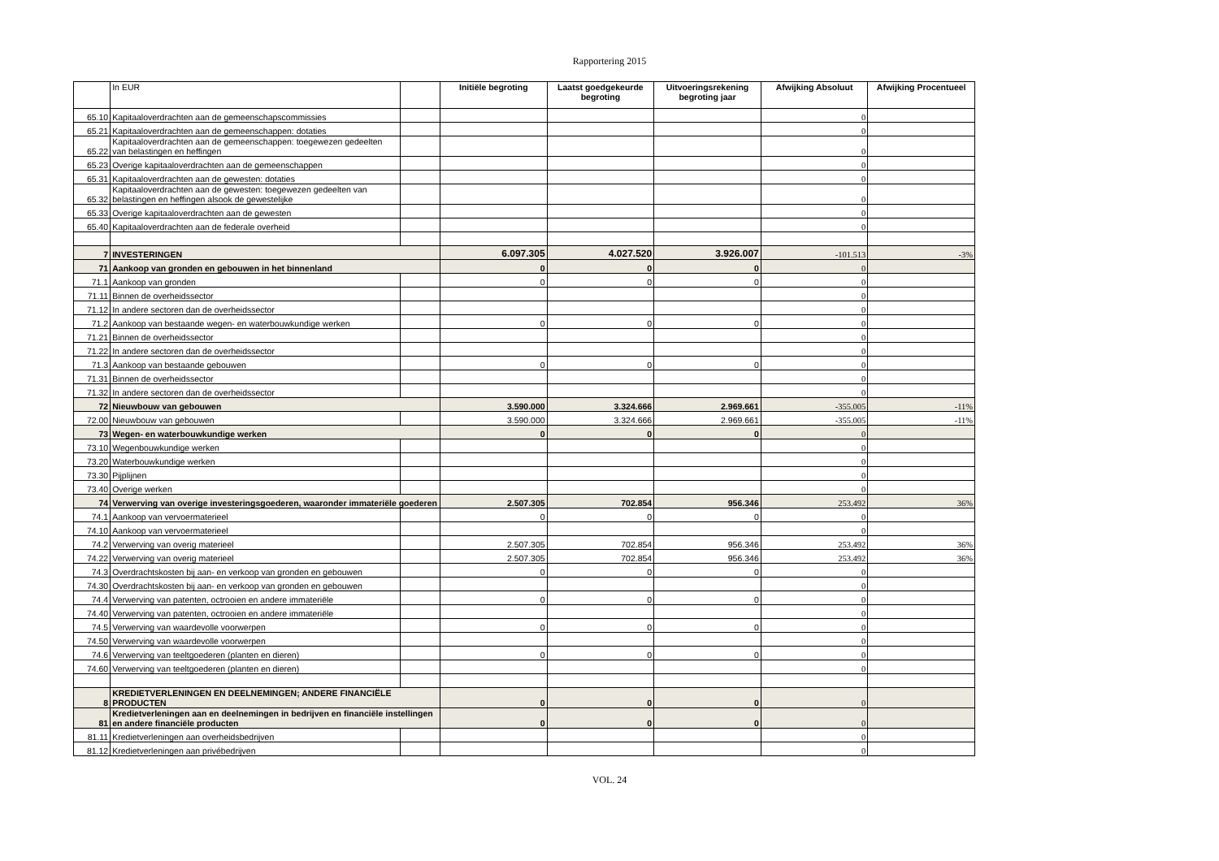Rapportering 2015
| | In EUR | | Initiële begroting | Laatst goedgekeurde begroting | Uitvoeringsrekening begroting jaar | Afwijking Absoluut | Afwijking Procentueel |
| --- | --- | --- | --- | --- | --- | --- | --- |
| 65.10 | Kapitaaloverdrachten aan de gemeenschapscommissies | | | | | 0 | |
| 65.21 | Kapitaaloverdrachten aan de gemeenschappen: dotaties | | | | | 0 | |
| 65.22 | Kapitaaloverdrachten aan de gemeenschappen: toegewezen gedeelten van belastingen en heffingen | | | | | 0 | |
| 65.23 | Overige kapitaaloverdrachten aan de gemeenschappen | | | | | 0 | |
| 65.31 | Kapitaaloverdrachten aan de gewesten: dotaties | | | | | 0 | |
| 65.32 | Kapitaaloverdrachten aan de gewesten: toegewezen gedeelten van belastingen en heffingen alsook de gewestelijke | | | | | 0 | |
| 65.33 | Overige kapitaaloverdrachten aan de gewesten | | | | | 0 | |
| 65.40 | Kapitaaloverdrachten aan de federale overheid | | | | | 0 | |
| 7 | INVESTERINGEN | | 6.097.305 | 4.027.520 | 3.926.007 | -101.513 | -3% |
| 71 | Aankoop van gronden en gebouwen in het binnenland | | 0 | 0 | 0 | 0 | |
| 71.1 | Aankoop van gronden | | 0 | 0 | 0 | 0 | |
| 71.11 | Binnen de overheidssector | | | | | 0 | |
| 71.12 | In andere sectoren dan de overheidssector | | | | | 0 | |
| 71.2 | Aankoop van bestaande wegen- en waterbouwkundige werken | | 0 | 0 | 0 | 0 | |
| 71.21 | Binnen de overheidssector | | | | | 0 | |
| 71.22 | In andere sectoren dan de overheidssector | | | | | 0 | |
| 71.3 | Aankoop van bestaande gebouwen | | 0 | 0 | 0 | 0 | |
| 71.31 | Binnen de overheidssector | | | | | 0 | |
| 71.32 | In andere sectoren dan de overheidssector | | | | | 0 | |
| 72 | Nieuwbouw van gebouwen | | 3.590.000 | 3.324.666 | 2.969.661 | -355.005 | -11% |
| 72.00 | Nieuwbouw van gebouwen | | 3.590.000 | 3.324.666 | 2.969.661 | -355.005 | -11% |
| 73 | Wegen- en waterbouwkundige werken | | 0 | 0 | 0 | 0 | |
| 73.10 | Wegenbouwkundige werken | | | | | 0 | |
| 73.20 | Waterbouwkundige werken | | | | | 0 | |
| 73.30 | Pijplijnen | | | | | 0 | |
| 73.40 | Overige werken | | | | | 0 | |
| 74 | Verwerving van overige investeringsgoederen, waaronder immateriële goederen | | 2.507.305 | 702.854 | 956.346 | 253.492 | 36% |
| 74.1 | Aankoop van vervoermaterieel | | 0 | 0 | 0 | 0 | |
| 74.10 | Aankoop van vervoermaterieel | | | | | 0 | |
| 74.2 | Verwerving van overig materieel | | 2.507.305 | 702.854 | 956.346 | 253.492 | 36% |
| 74.22 | Verwerving van overig materieel | | 2.507.305 | 702.854 | 956.346 | 253.492 | 36% |
| 74.3 | Overdrachtskosten bij aan- en verkoop van gronden en gebouwen | | 0 | 0 | 0 | 0 | |
| 74.30 | Overdrachtskosten bij aan- en verkoop van gronden en gebouwen | | | | | 0 | |
| 74.4 | Verwerving van patenten, octrooien en andere immateriële | | 0 | 0 | 0 | 0 | |
| 74.40 | Verwerving van patenten, octrooien en andere immateriële | | | | | 0 | |
| 74.5 | Verwerving van waardevolle voorwerpen | | 0 | 0 | 0 | 0 | |
| 74.50 | Verwerving van waardevolle voorwerpen | | | | | 0 | |
| 74.6 | Verwerving van teeltgoederen (planten en dieren) | | 0 | 0 | 0 | 0 | |
| 74.60 | Verwerving van teeltgoederen (planten en dieren) | | | | | 0 | |
| 8 | KREDIETVERLENINGEN EN DEELNEMINGEN; ANDERE FINANCIËLE PRODUCTEN | | 0 | 0 | 0 | 0 | |
| 81 | Kredietverleningen aan en deelnemingen in bedrijven en financiële instellingen en andere financiële producten | | 0 | 0 | 0 | 0 | |
| 81.11 | Kredietverleningen aan overheidsbedrijven | | | | | 0 | |
| 81.12 | Kredietverleningen aan privébedrijven | | | | | 0 | |
VOL. 24